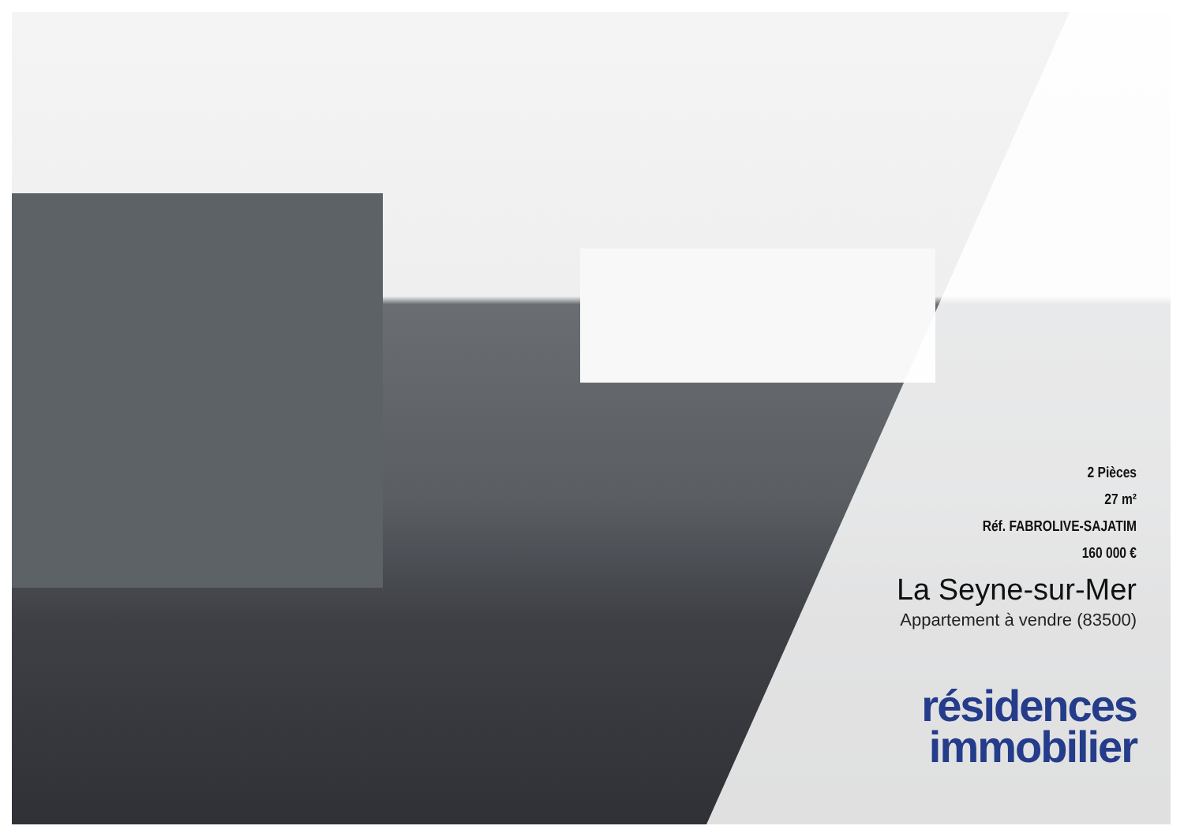2 Pièces
27 m²
Réf. FABROLIVE-SAJATIM
160 000 €
La Seyne-sur-Mer
Appartement à vendre (83500)
résidences
immobilier